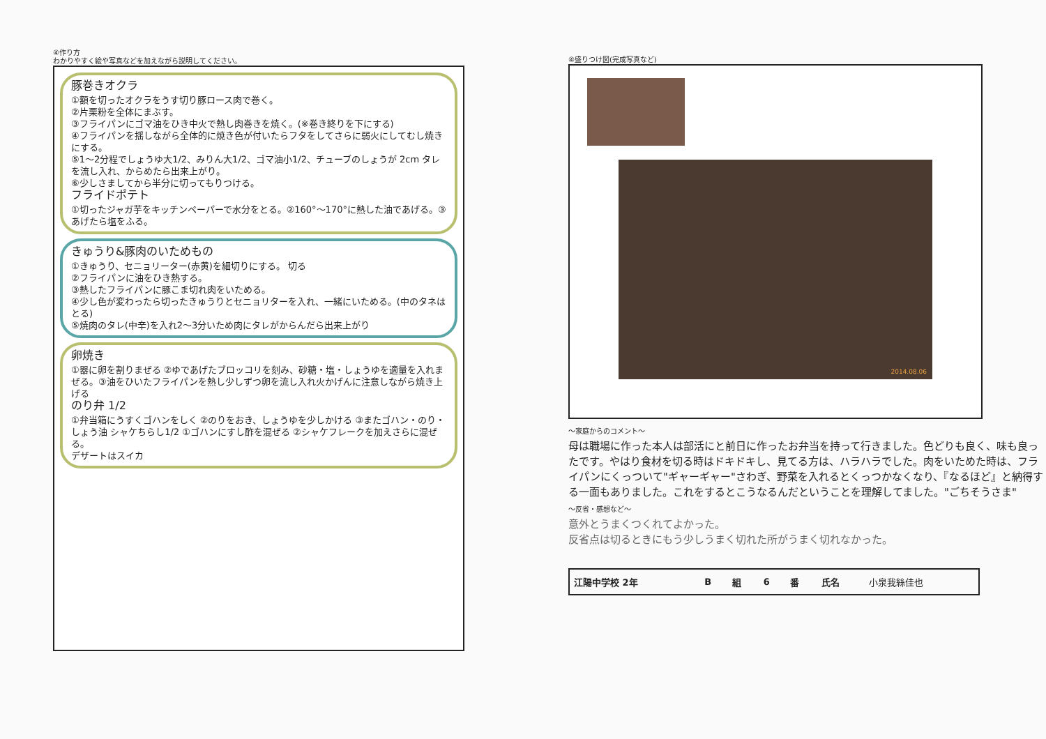④作り方
わかりやすく絵や写真などを加えながら説明してください。
豚巻きオクラ
①額を切ったオクラをうす切り豚ロース肉で巻く。
②片栗粉を全体にまぶす。
③フライパンにゴマ油をひき中火で熱し肉巻きを焼く。(※巻き終りを下にする)
④フライパンを揺しながら全体的に焼き色が付いたらフタをしてさらに弱火にしてむし焼きにする。
⑤1〜2分程でしょうゆ大1/2、みりん大1/2、ゴマ油小1/2、チューブのしょうが 2cm タレを流し入れ、からめたら出来上がり。
⑥少しさましてから半分に切ってもりつける。
フライドポテト
①切ったジャガ芋をキッチンペーパーで水分をとる。②160°〜170°に熱した油であげる。③あげたら塩をふる。
きゅうり&豚肉のいためもの
①きゅうり、セニョリーター(赤黄)を細切りにする。 切る
②フライパンに油をひき熱する。
③熱したフライパンに豚こま切れ肉をいためる。
④少し色が変わったら切ったきゅうりとセニョリターを入れ、一緒にいためる。(中のタネはとる)
⑤焼肉のタレ(中辛)を入れ2〜3分いため肉にタレがからんだら出来上がり
卵焼き
①器に卵を割りまぜる ②ゆであげたブロッコリを刻み、砂糖・塩・しょうゆを適量を入れまぜる。③油をひいたフライパンを熱し少しずつ卵を流し入れ火かげんに注意しながら焼き上げる
のり弁 1/2
①弁当箱にうすくゴハンをしく ②のりをおき、しょうゆを少しかける ③またゴハン・のり・しょう油 シャケちらし1/2 ①ゴハンにすし酢を混ぜる ②シャケフレークを加えさらに混ぜる。
デザートはスイカ
④盛りつけ図(完成写真など)
2014.08.06
〜家庭からのコメント〜
母は職場に作った本人は部活にと前日に作ったお弁当を持って行きました。色どりも良く、味も良ったです。やはり食材を切る時はドキドキし、見てる方は、ハラハラでした。肉をいためた時は、フライパンにくっついて"ギャーギャー"さわぎ、野菜を入れるとくっつかなくなり、『なるほど』と納得する一面もありました。これをするとこうなるんだということを理解してました。"ごちそうさま"
〜反省・感想など〜
意外とうまくつくれてよかった。
反省点は切るときにもう少しうまく切れた所がうまく切れなかった。
| 江陽中学校 2年 | B | 組 | 6 | 番 | 氏名 | 小泉我絲佳也 |